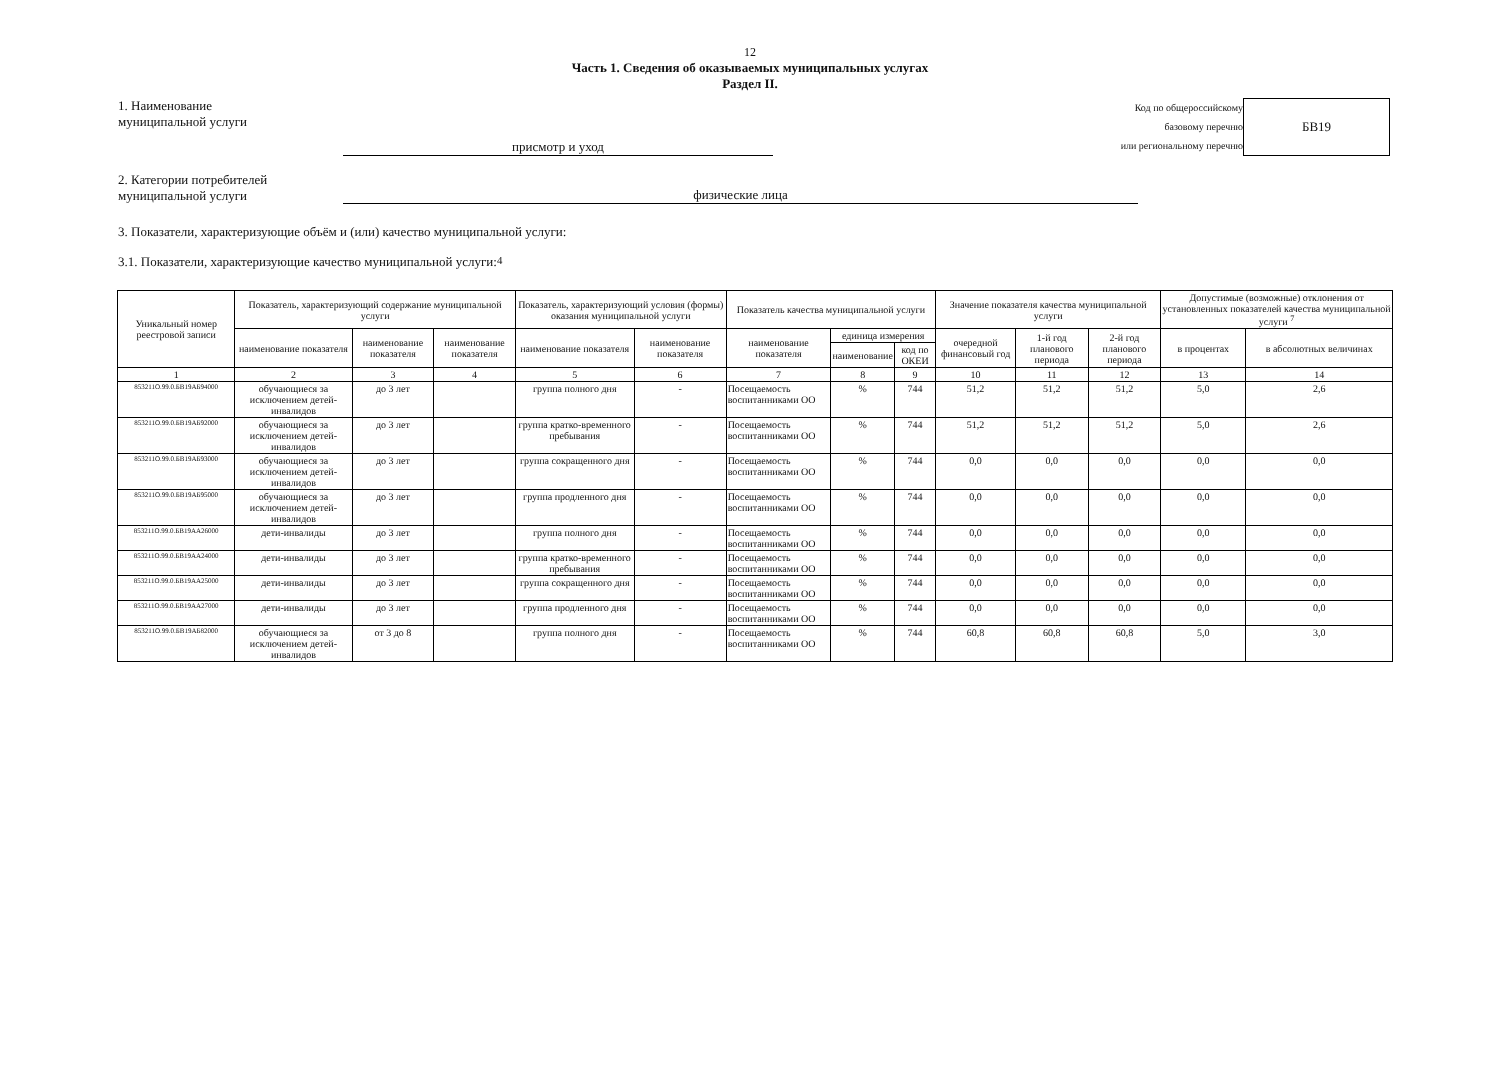12
Часть 1. Сведения об оказываемых муниципальных услугах
Раздел II.
1. Наименование
муниципальной услуги
присмотр и уход
Код по общероссийскому
базовому перечню
или региональному перечню
БВ19
2. Категории потребителей
муниципальной услуги
физические лица
3. Показатели, характеризующие объём и (или) качество муниципальной услуги:
3.1. Показатели, характеризующие качество муниципальной услуги:<sup>4</sup>
| Уникальный номер реестровой записи | Показатель, характеризующий содержание муниципальной услуги | | | Показатель, характеризующий условия (формы) оказания муниципальной услуги | | Показатель качества муниципальной услуги | | | Значение показателя качества муниципальной услуги | | | Допустимые (возможные) отклонения от установленных показателей качества муниципальной услуги <sup>7</sup> | |
| --- | --- | --- | --- | --- | --- | --- | --- | --- | --- | --- | --- | --- | --- |
| | наименование показателя | наименование показателя | наименование показателя | наименование показателя | наименование показателя | наименование показателя | единица измерения | | очередной финансовый год | 1-й год планового периода | 2-й год планового периода | в процентах | в абсолютных величинах |
| | | | | | | | наименование | код по ОКЕИ | | | | | |
| 1 | 2 | 3 | 4 | 5 | 6 | 7 | 8 | 9 | 10 | 11 | 12 | 13 | 14 |
| 853211О.99.0.БВ19АБ94000 | обучающиеся за исключением детей-инвалидов | до 3 лет | | группа полного дня | - | Посещаемость воспитанниками ОО | % | 744 | 51,2 | 51,2 | 51,2 | 5,0 | 2,6 |
| 853211О.99.0.БВ19АБ92000 | обучающиеся за исключением детей-инвалидов | до 3 лет | | группа кратко-временного пребывания | - | Посещаемость воспитанниками ОО | % | 744 | 51,2 | 51,2 | 51,2 | 5,0 | 2,6 |
| 853211О.99.0.БВ19АБ93000 | обучающиеся за исключением детей-инвалидов | до 3 лет | | группа сокращенного дня | - | Посещаемость воспитанниками ОО | % | 744 | 0,0 | 0,0 | 0,0 | 0,0 | 0,0 |
| 853211О.99.0.БВ19АБ95000 | обучающиеся за исключением детей-инвалидов | до 3 лет | | группа продленного дня | - | Посещаемость воспитанниками ОО | % | 744 | 0,0 | 0,0 | 0,0 | 0,0 | 0,0 |
| 853211О.99.0.БВ19АА26000 | дети-инвалиды | до 3 лет | | группа полного дня | - | Посещаемость воспитанниками ОО | % | 744 | 0,0 | 0,0 | 0,0 | 0,0 | 0,0 |
| 853211О.99.0.БВ19АА24000 | дети-инвалиды | до 3 лет | | группа кратко-временного пребывания | - | Посещаемость воспитанниками ОО | % | 744 | 0,0 | 0,0 | 0,0 | 0,0 | 0,0 |
| 853211О.99.0.БВ19АА25000 | дети-инвалиды | до 3 лет | | группа сокращенного дня | - | Посещаемость воспитанниками ОО | % | 744 | 0,0 | 0,0 | 0,0 | 0,0 | 0,0 |
| 853211О.99.0.БВ19АА27000 | дети-инвалиды | до 3 лет | | группа продленного дня | - | Посещаемость воспитанниками ОО | % | 744 | 0,0 | 0,0 | 0,0 | 0,0 | 0,0 |
| 853211О.99.0.БВ19АБ82000 | обучающиеся за исключением детей-инвалидов | от 3 до 8 | | группа полного дня | - | Посещаемость воспитанниками ОО | % | 744 | 60,8 | 60,8 | 60,8 | 5,0 | 3,0 |